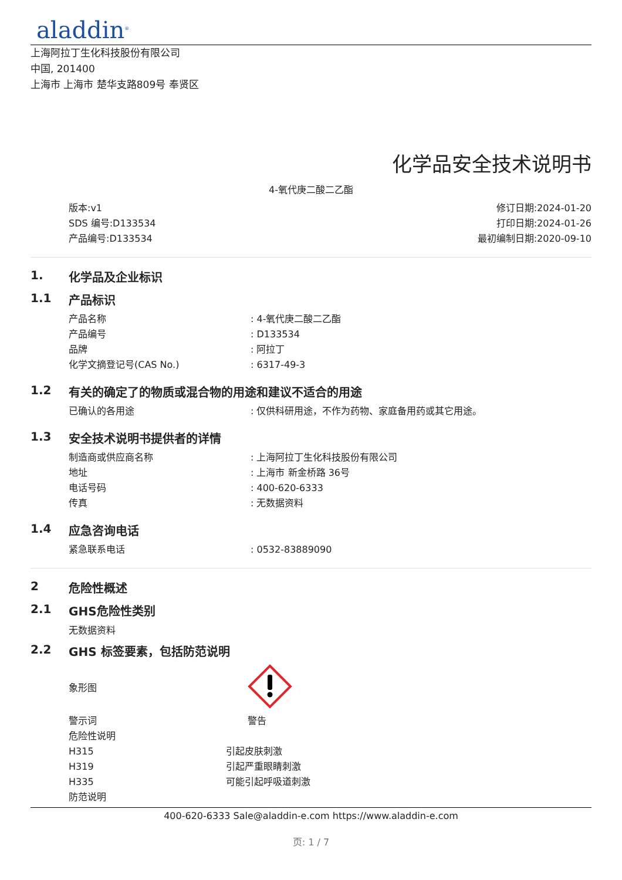aladdin<sup>®</sup>
上海阿拉丁生化科技股份有限公司
中国, 201400
上海市 上海市 楚华支路809号 奉贤区
化学品安全技术说明书
4-氧代庚二酸二乙酯
版本:v1
SDS 编号:D133534
产品编号:D133534
修订日期:2024-01-20
打印日期:2024-01-26
最初编制日期:2020-09-10
1. 化学品及企业标识
1.1 产品标识
| 产品名称 | : 4-氧代庚二酸二乙酯 |
| 产品编号 | : D133534 |
| 品牌 | : 阿拉丁 |
| 化学文摘登记号(CAS No.) | : 6317-49-3 |
1.2 有关的确定了的物质或混合物的用途和建议不适合的用途
| 已确认的各用途 | : 仅供科研用途，不作为药物、家庭备用药或其它用途。 |
1.3 安全技术说明书提供者的详情
| 制造商或供应商名称 | : 上海阿拉丁生化科技股份有限公司 |
| 地址 | : 上海市 新金桥路 36号 |
| 电话号码 | : 400-620-6333 |
| 传真 | : 无数据资料 |
1.4 应急咨询电话
| 紧急联系电话 | : 0532-83889090 |
2 危险性概述
2.1 GHS危险性类别
无数据资料
2.2 GHS 标签要素，包括防范说明
| 象形图 | |
| 警示词 | 警告 |
| 危险性说明 | |
| H315 | 引起皮肤刺激 |
| H319 | 引起严重眼睛刺激 |
| H335 | 可能引起呼吸道刺激 |
| 防范说明 | |
400-620-6333 Sale@aladdin-e.com https://www.aladdin-e.com
页: 1 / 7